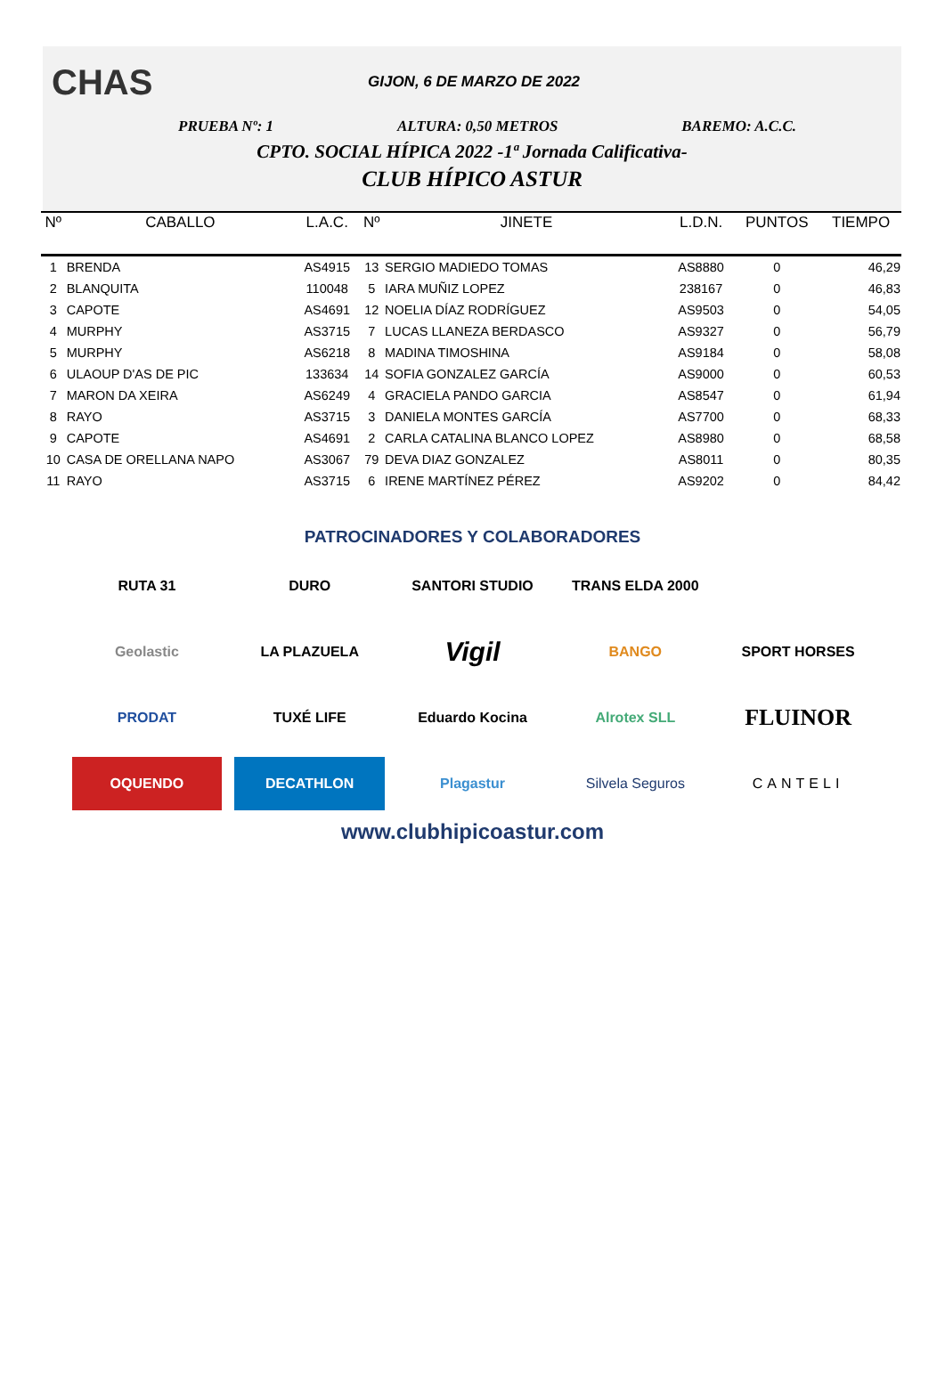CHAS
GIJON, 6 DE MARZO DE 2022
PRUEBA Nº: 1 ALTURA: 0,50 METROS BAREMO: A.C.C.
CPTO. SOCIAL HÍPICA 2022 -1ª Jornada Calificativa-
CLUB HÍPICO ASTUR
| Nº | CABALLO | L.A.C. | Nº | JINETE | L.D.N. | PUNTOS | TIEMPO |
| --- | --- | --- | --- | --- | --- | --- | --- |
| 1 | BRENDA | AS4915 | 13 | SERGIO MADIEDO TOMAS | AS8880 | 0 | 46,29 |
| 2 | BLANQUITA | 110048 | 5 | IARA MUÑIZ LOPEZ | 238167 | 0 | 46,83 |
| 3 | CAPOTE | AS4691 | 12 | NOELIA DÍAZ RODRÍGUEZ | AS9503 | 0 | 54,05 |
| 4 | MURPHY | AS3715 | 7 | LUCAS LLANEZA BERDASCO | AS9327 | 0 | 56,79 |
| 5 | MURPHY | AS6218 | 8 | MADINA TIMOSHINA | AS9184 | 0 | 58,08 |
| 6 | ULAOUP D'AS DE PIC | 133634 | 14 | SOFIA GONZALEZ GARCÍA | AS9000 | 0 | 60,53 |
| 7 | MARON DA XEIRA | AS6249 | 4 | GRACIELA PANDO GARCIA | AS8547 | 0 | 61,94 |
| 8 | RAYO | AS3715 | 3 | DANIELA MONTES GARCÍA | AS7700 | 0 | 68,33 |
| 9 | CAPOTE | AS4691 | 2 | CARLA CATALINA BLANCO LOPEZ | AS8980 | 0 | 68,58 |
| 10 | CASA DE ORELLANA NAPO | AS3067 | 79 | DEVA DIAZ GONZALEZ | AS8011 | 0 | 80,35 |
| 11 | RAYO | AS3715 | 6 | IRENE MARTÍNEZ PÉREZ | AS9202 | 0 | 84,42 |
PATROCINADORES Y COLABORADORES
RUTA 31
DURO
SANTORI STUDIO
TRANS ELDA 2000
Geolastic
LA PLAZUELA
Vigil
BANGO
SPORT HORSES
PRODAT
TUXÉ LIFE
Eduardo Kocina
Alrotex SLL
FLUINOR
OQUENDO
DECATHLON
Plagastur
Silvela Seguros
CANTELI
www.clubhipicoastur.com